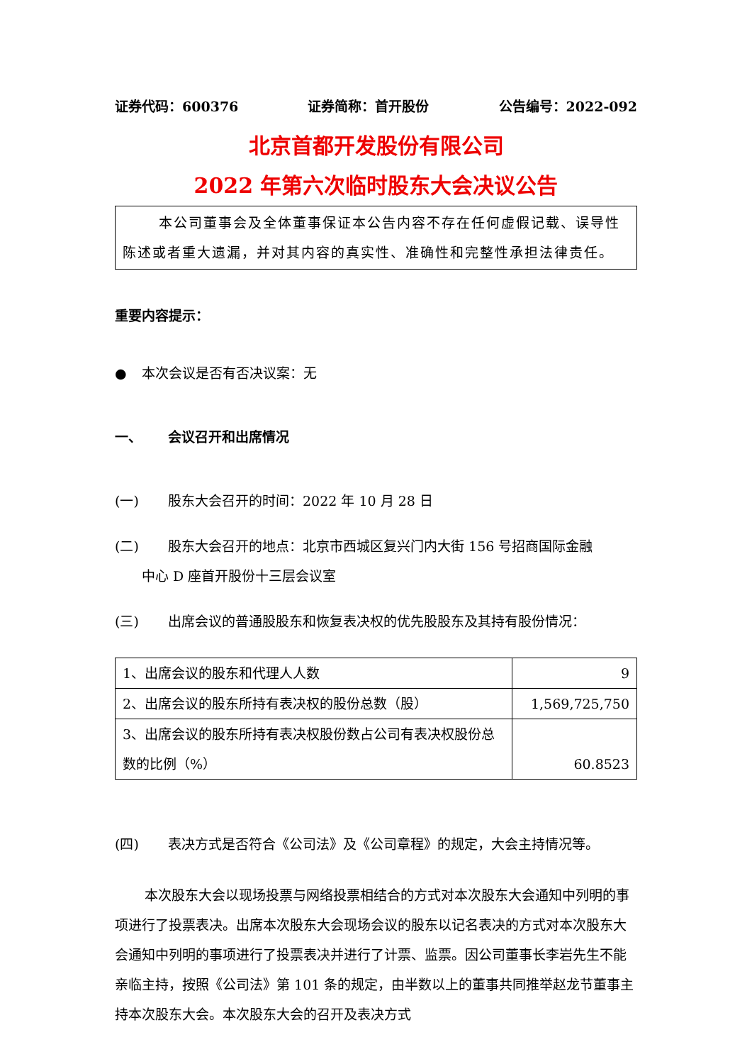证券代码：600376 证券简称：首开股份 公告编号：2022-092
北京首都开发股份有限公司
2022 年第六次临时股东大会决议公告
本公司董事会及全体董事保证本公告内容不存在任何虚假记载、误导性陈述或者重大遗漏，并对其内容的真实性、准确性和完整性承担法律责任。
重要内容提示：
● 本次会议是否有否决议案：无
一、 会议召开和出席情况
(一) 股东大会召开的时间：2022 年 10 月 28 日
(二) 股东大会召开的地点：北京市西城区复兴门内大街 156 号招商国际金融
中心 D 座首开股份十三层会议室
(三) 出席会议的普通股股东和恢复表决权的优先股股东及其持有股份情况：
| 1、出席会议的股东和代理人人数 | 9 |
| 2、出席会议的股东所持有表决权的股份总数（股） | 1,569,725,750 |
| 3、出席会议的股东所持有表决权股份数占公司有表决权股份总数的比例（%） | 60.8523 |
(四) 表决方式是否符合《公司法》及《公司章程》的规定，大会主持情况等。
本次股东大会以现场投票与网络投票相结合的方式对本次股东大会通知中列明的事项进行了投票表决。出席本次股东大会现场会议的股东以记名表决的方式对本次股东大会通知中列明的事项进行了投票表决并进行了计票、监票。因公司董事长李岩先生不能亲临主持，按照《公司法》第 101 条的规定，由半数以上的董事共同推举赵龙节董事主持本次股东大会。本次股东大会的召开及表决方式